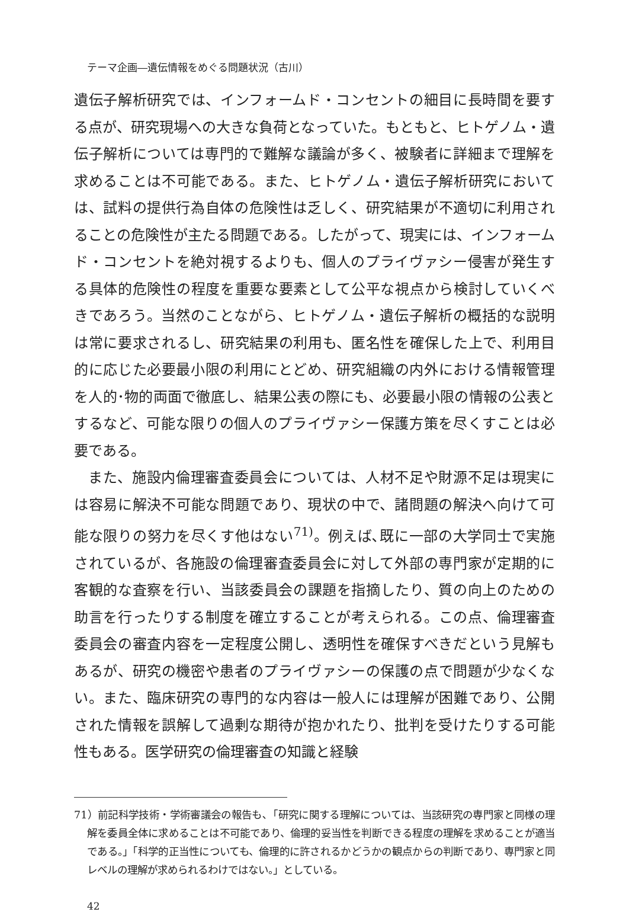テーマ企画―遺伝情報をめぐる問題状況（古川）
遺伝子解析研究では、インフォームド・コンセントの細目に長時間を要する点が、研究現場への大きな負荷となっていた。もともと、ヒトゲノム・遺伝子解析については専門的で難解な議論が多く、被験者に詳細まで理解を求めることは不可能である。また、ヒトゲノム・遺伝子解析研究においては、試料の提供行為自体の危険性は乏しく、研究結果が不適切に利用されることの危険性が主たる問題である。したがって、現実には、インフォームド・コンセントを絶対視するよりも、個人のプライヴァシー侵害が発生する具体的危険性の程度を重要な要素として公平な視点から検討していくべきであろう。当然のことながら、ヒトゲノム・遺伝子解析の概括的な説明は常に要求されるし、研究結果の利用も、匿名性を確保した上で、利用目的に応じた必要最小限の利用にとどめ、研究組織の内外における情報管理を人的･物的両面で徹底し、結果公表の際にも、必要最小限の情報の公表とするなど、可能な限りの個人のプライヴァシー保護方策を尽くすことは必要である。
また、施設内倫理審査委員会については、人材不足や財源不足は現実には容易に解決不可能な問題であり、現状の中で、諸問題の解決へ向けて可能な限りの努力を尽くす他はない<sup>71)</sup>。例えば､既に一部の大学同士で実施されているが、各施設の倫理審査委員会に対して外部の専門家が定期的に客観的な査察を行い、当該委員会の課題を指摘したり、質の向上のための助言を行ったりする制度を確立することが考えられる。この点、倫理審査委員会の審査内容を一定程度公開し、透明性を確保すべきだという見解もあるが、研究の機密や患者のプライヴァシーの保護の点で問題が少なくない。また、臨床研究の専門的な内容は一般人には理解が困難であり、公開された情報を誤解して過剰な期待が抱かれたり、批判を受けたりする可能性もある。医学研究の倫理審査の知識と経験
71）前記科学技術・学術審議会の報告も､「研究に関する理解については、当該研究の専門家と同様の理解を委員全体に求めることは不可能であり、倫理的妥当性を判断できる程度の理解を求めることが適当である。」「科学的正当性についても、倫理的に許されるかどうかの観点からの判断であり、専門家と同レベルの理解が求められるわけではない。」としている。
42